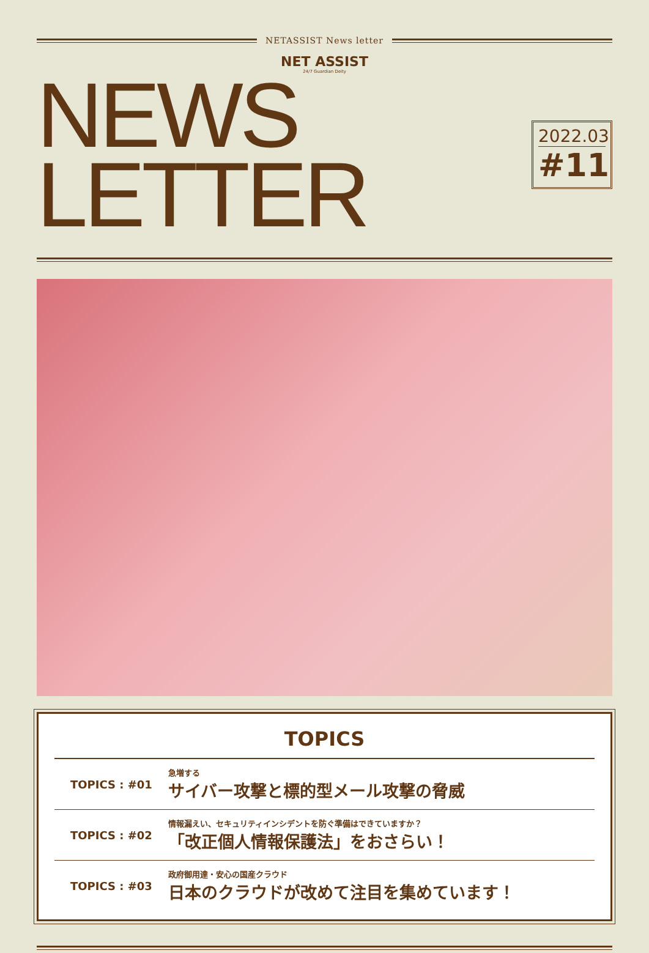NETASSIST News letter
NET ASSIST
24/7 Guardian Deity
NEWS LETTER
2022.03
#11
TOPICS
TOPICS : #01
急増する
サイバー攻撃と標的型メール攻撃の脅威
TOPICS : #02
情報漏えい、セキュリティインシデントを防ぐ準備はできていますか？
「改正個人情報保護法」をおさらい！
TOPICS : #03
政府御用達・安心の国産クラウド
日本のクラウドが改めて注目を集めています！